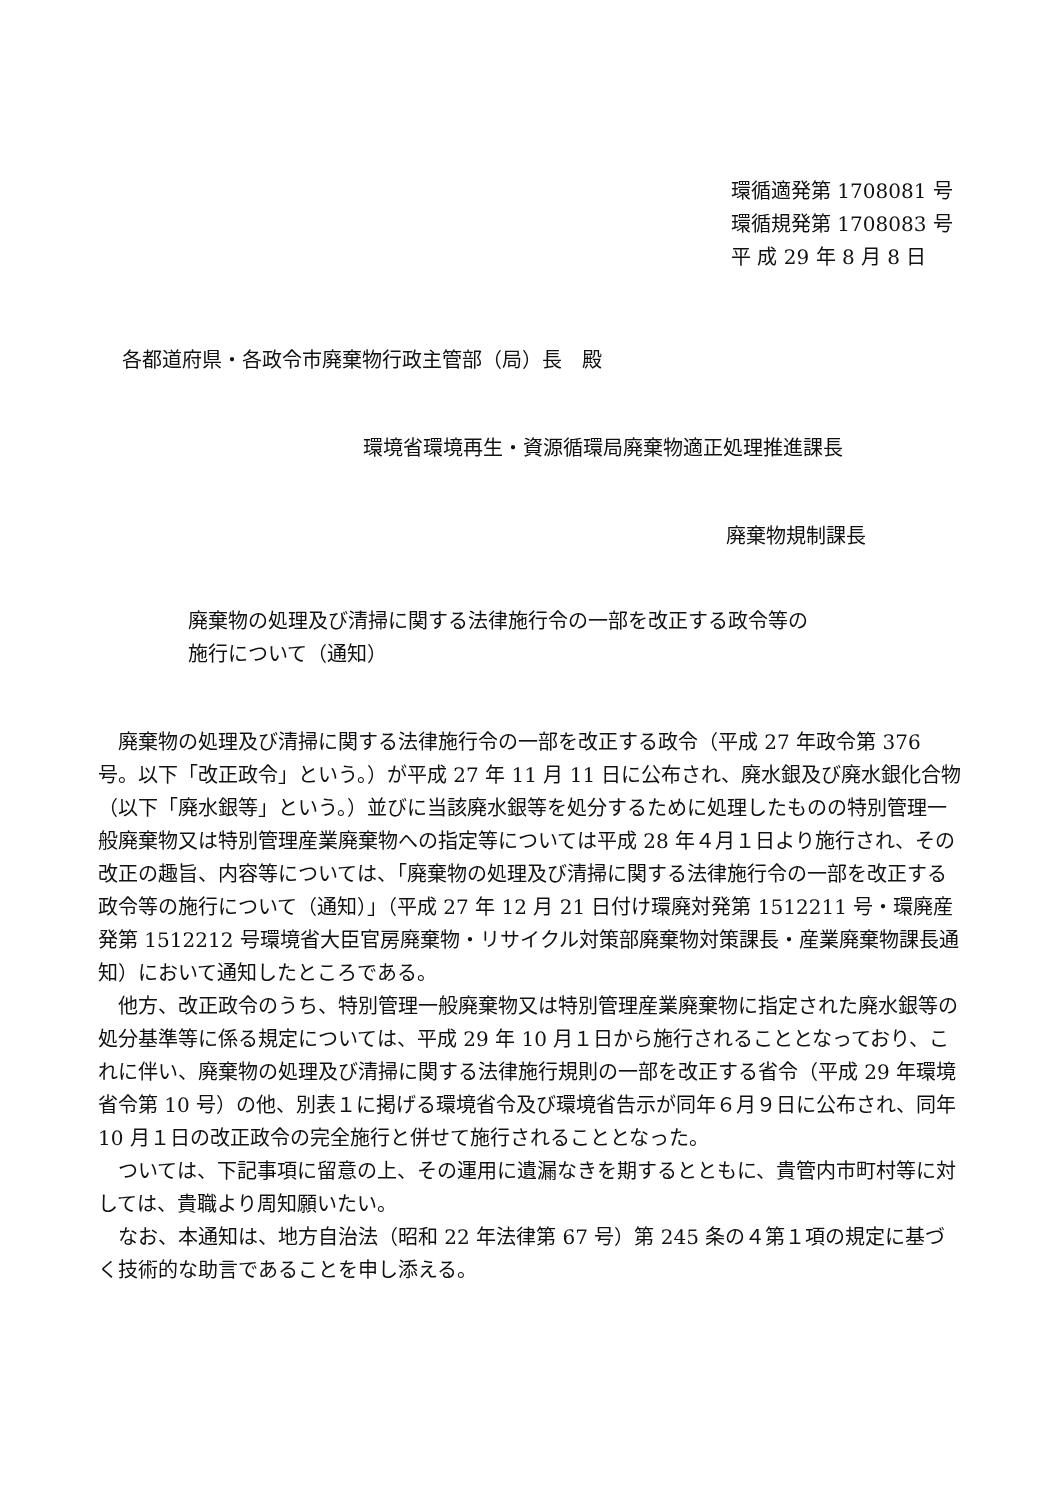環循適発第 1708081 号
環循規発第 1708083 号
平 成 29 年 8 月 8 日
各都道府県・各政令市廃棄物行政主管部（局）長　殿
環境省環境再生・資源循環局廃棄物適正処理推進課長
廃棄物規制課長
廃棄物の処理及び清掃に関する法律施行令の一部を改正する政令等の
施行について（通知）
廃棄物の処理及び清掃に関する法律施行令の一部を改正する政令（平成 27 年政令第 376 号。以下「改正政令」という。）が平成 27 年 11 月 11 日に公布され、廃水銀及び廃水銀化合物（以下「廃水銀等」という。）並びに当該廃水銀等を処分するために処理したものの特別管理一般廃棄物又は特別管理産業廃棄物への指定等については平成 28 年４月１日より施行され、その改正の趣旨、内容等については、「廃棄物の処理及び清掃に関する法律施行令の一部を改正する政令等の施行について（通知）」（平成 27 年 12 月 21 日付け環廃対発第 1512211 号・環廃産発第 1512212 号環境省大臣官房廃棄物・リサイクル対策部廃棄物対策課長・産業廃棄物課長通知）において通知したところである。
他方、改正政令のうち、特別管理一般廃棄物又は特別管理産業廃棄物に指定された廃水銀等の処分基準等に係る規定については、平成 29 年 10 月１日から施行されることとなっており、これに伴い、廃棄物の処理及び清掃に関する法律施行規則の一部を改正する省令（平成 29 年環境省令第 10 号）の他、別表１に掲げる環境省令及び環境省告示が同年６月９日に公布され、同年 10 月１日の改正政令の完全施行と併せて施行されることとなった。
ついては、下記事項に留意の上、その運用に遺漏なきを期するとともに、貴管内市町村等に対しては、貴職より周知願いたい。
なお、本通知は、地方自治法（昭和 22 年法律第 67 号）第 245 条の４第１項の規定に基づく技術的な助言であることを申し添える。